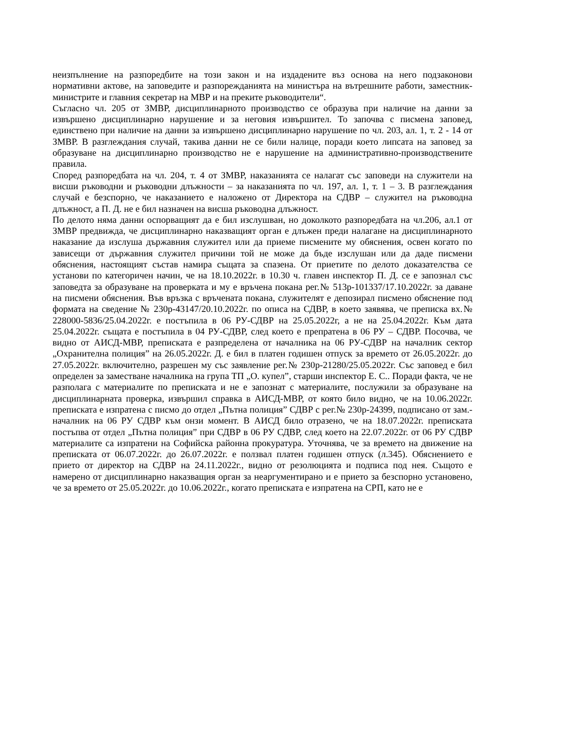неизпълнение на разпоредбите на този закон и на издадените въз основа на него подзаконови нормативни актове, на заповедите и разпорежданията на министъра на вътрешните работи, заместник-министрите и главния секретар на МВР и на преките ръководители“.
Съгласно чл. 205 от ЗМВР, дисциплинарното производство се образува при наличие на данни за извършено дисциплинарно нарушение и за неговия извършител. То започва с писмена заповед, единствено при наличие на данни за извършено дисциплинарно нарушение по чл. 203, ал. 1, т. 2 - 14 от ЗМВР. В разглеждания случай, такива данни не се били налице, поради което липсата на заповед за образуване на дисциплинарно производство не е нарушение на административно-производствените правила.
Според разпоредбата на чл. 204, т. 4 от ЗМВР, наказанията се налагат със заповеди на служители на висши ръководни и ръководни длъжности – за наказанията по чл. 197, ал. 1, т. 1 – 3. В разглеждания случай е безспорно, че наказанието е наложено от Директора на СДВР – служител на ръководна длъжност, а П. Д. не е бил назначен на висша ръководна длъжност.
По делото няма данни оспорващият да е бил изслушван, но доколкото разпоредбата на чл.206, ал.1 от ЗМВР предвижда, че дисциплинарно наказващият орган е длъжен преди налагане на дисциплинарното наказание да изслуша държавния служител или да приеме писмените му обяснения, освен когато по зависещи от държавния служител причини той не може да бъде изслушан или да даде писмени обяснения, настоящият състав намира същата за спазена. От приетите по делото доказателства се установи по категоричен начин, че на 18.10.2022г. в 10.30 ч. главен инспектор П. Д. се е запознал със заповедта за образуване на проверката и му е връчена покана рег.№ 513р-101337/17.10.2022г. за даване на писмени обяснения. Във връзка с връчената покана, служителят е депозирал писмено обяснение под формата на сведение № 230р-43147/20.10.2022г. по описа на СДВР, в което заявява, че преписка вх.№ 228000-5836/25.04.2022г. е постъпила в 06 РУ-СДВР на 25.05.2022г, а не на 25.04.2022г. Към дата 25.04.2022г. същата е постъпила в 04 РУ-СДВР, след което е препратена в 06 РУ – СДВР. Посочва, че видно от АИСД-МВР, преписката е разпределена от началника на 06 РУ-СДВР на началник сектор „Охранителна полиция” на 26.05.2022г. Д. е бил в платен годишен отпуск за времето от 26.05.2022г. до 27.05.2022г. включително, разрешен му със заявление рег.№ 230р-21280/25.05.2022г. Със заповед е бил определен за заместване началника на група ТП „О. купел”, старши инспектор Е. С.. Поради факта, че не разполага с материалите по преписката и не е запознат с материалите, послужили за образуване на дисциплинарната проверка, извършил справка в АИСД-МВР, от която било видно, че на 10.06.2022г. преписката е изпратена с писмо до отдел „Пътна полиция” СДВР с рег.№ 230р-24399, подписано от зам.-началник на 06 РУ СДВР към онзи момент. В АИСД било отразено, че на 18.07.2022г. преписката постъпва от отдел „Пътна полиция” при СДВР в 06 РУ СДВР, след което на 22.07.2022г. от 06 РУ СДВР материалите са изпратени на Софийска районна прокуратура. Уточнява, че за времето на движение на преписката от 06.07.2022г. до 26.07.2022г. е ползвал платен годишен отпуск (л.345). Обяснението е прието от директор на СДВР на 24.11.2022г., видно от резолюцията и подписа под нея. Същото е намерено от дисциплинарно наказващия орган за неаргументирано и е прието за безспорно установено, че за времето от 25.05.2022г. до 10.06.2022г., когато преписката е изпратена на СРП, като не е